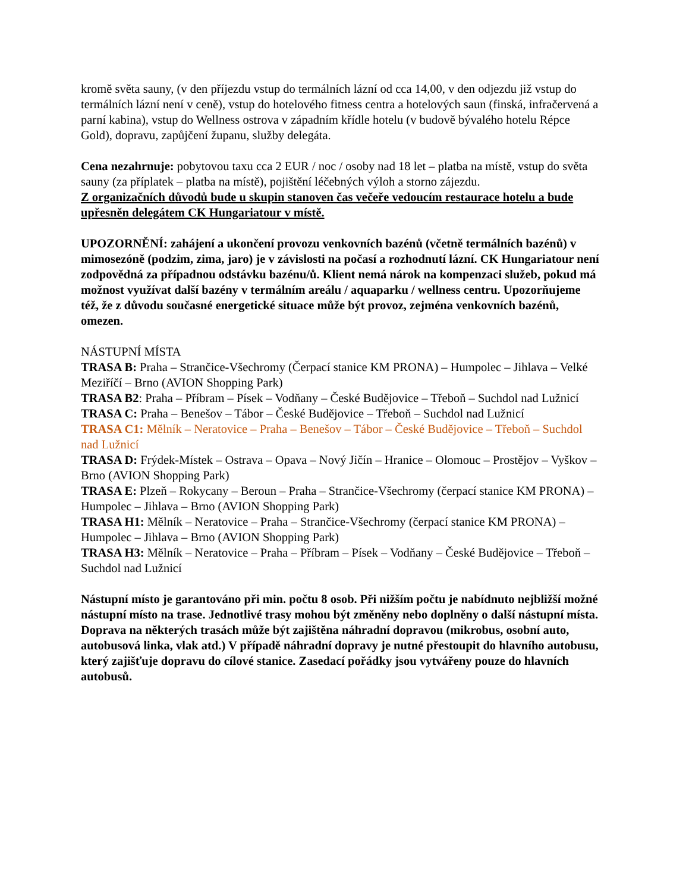kromě světa sauny, (v den příjezdu vstup do termálních lázní od cca 14,00, v den odjezdu již vstup do termálních lázní není v ceně), vstup do hotelového fitness centra a hotelových saun (finská, infračervená a parní kabina), vstup do Wellness ostrova v západním křídle hotelu (v budově bývalého hotelu Répce Gold), dopravu, zapůjčení županu, služby delegáta.
Cena nezahrnuje: pobytovou taxu cca 2 EUR / noc / osoby nad 18 let – platba na místě, vstup do světa sauny (za příplatek – platba na místě), pojištění léčebných výloh a storno zájezdu.
Z organizačních důvodů bude u skupin stanoven čas večeře vedoucím restaurace hotelu a bude upřesněn delegátem CK Hungariatour v místě.
UPOZORNĚNÍ: zahájení a ukončení provozu venkovních bazénů (včetně termálních bazénů) v mimosezóně (podzim, zima, jaro) je v závislosti na počasí a rozhodnutí lázní. CK Hungariatour není zodpovědná za případnou odstávku bazénu/ů. Klient nemá nárok na kompenzaci služeb, pokud má možnost využívat další bazény v termálním areálu / aquaparku / wellness centru. Upozorňujeme též, že z důvodu současné energetické situace může být provoz, zejména venkovních bazénů, omezen.
NÁSTUPNÍ MÍSTA
TRASA B: Praha – Strančice-Všechromy (Čerpací stanice KM PRONA) – Humpolec – Jihlava – Velké Meziříčí – Brno (AVION Shopping Park)
TRASA B2: Praha – Příbram – Písek – Vodňany – České Budějovice – Třeboň – Suchdol nad Lužnicí
TRASA C: Praha – Benešov – Tábor – České Budějovice – Třeboň – Suchdol nad Lužnicí
TRASA C1: Mělník – Neratovice – Praha – Benešov – Tábor – České Budějovice – Třeboň – Suchdol nad Lužnicí
TRASA D: Frýdek-Místek – Ostrava – Opava – Nový Jičín – Hranice – Olomouc – Prostějov – Vyškov – Brno (AVION Shopping Park)
TRASA E: Plzeň – Rokycany – Beroun – Praha – Strančice-Všechromy (čerpací stanice KM PRONA) – Humpolec – Jihlava – Brno (AVION Shopping Park)
TRASA H1: Mělník – Neratovice – Praha – Strančice-Všechromy (čerpací stanice KM PRONA) – Humpolec – Jihlava – Brno (AVION Shopping Park)
TRASA H3: Mělník – Neratovice – Praha – Příbram – Písek – Vodňany – České Budějovice – Třeboň – Suchdol nad Lužnicí
Nástupní místo je garantováno při min. počtu 8 osob. Při nižším počtu je nabídnuto nejbližší možné nástupní místo na trase. Jednotlivé trasy mohou být změněny nebo doplněny o další nástupní místa. Doprava na některých trasách může být zajištěna náhradní dopravou (mikrobus, osobní auto, autobusová linka, vlak atd.) V případě náhradní dopravy je nutné přestoupit do hlavního autobusu, který zajišťuje dopravu do cílové stanice. Zasedací pořádky jsou vytvářeny pouze do hlavních autobusů.